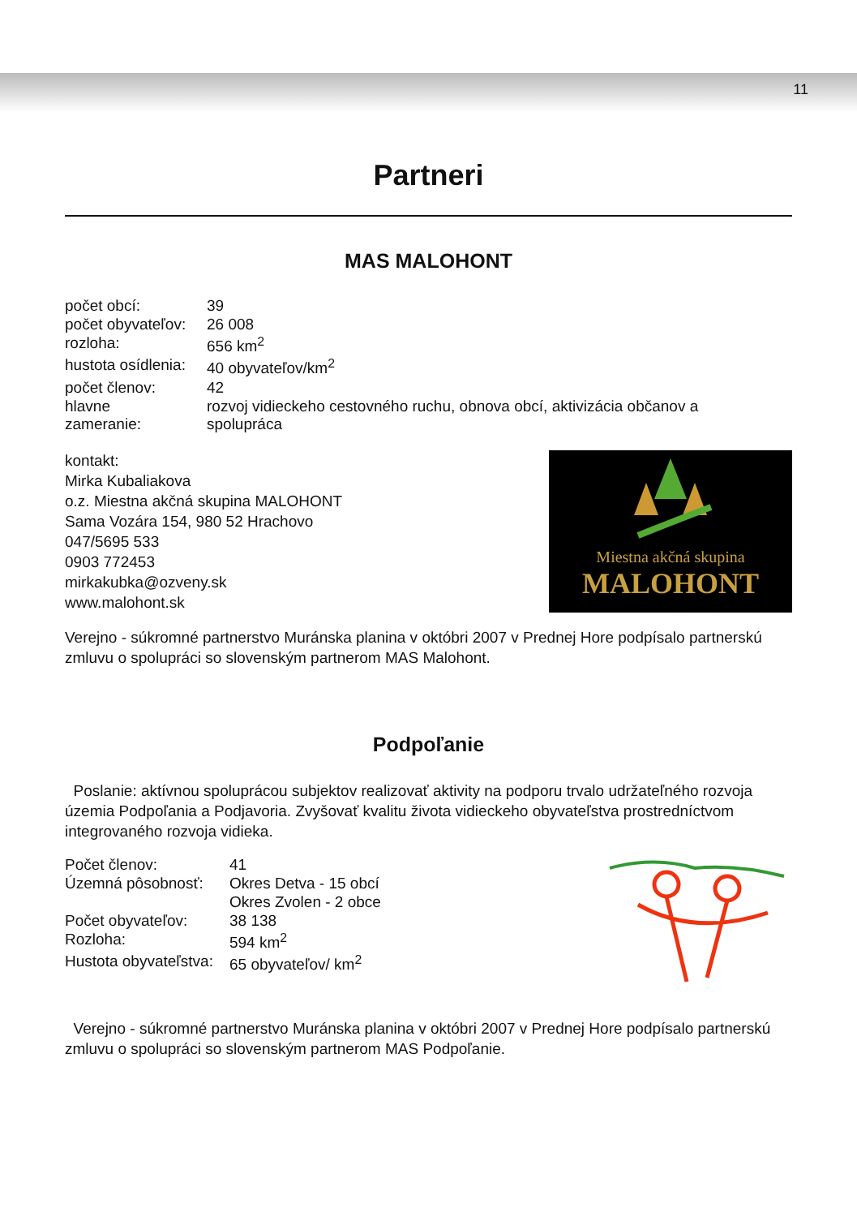11
Partneri
MAS MALOHONT
| počet obcí: | 39 |
| počet obyvateľov: | 26 008 |
| rozloha: | 656 km<sup>2</sup> |
| hustota osídlenia: | 40 obyvateľov/km<sup>2</sup> |
| počet členov: | 42 |
| hlavne zameranie: | rozvoj vidieckeho cestovného ruchu, obnova obcí, aktivizácia občanov a spolupráca |
kontakt:
Mirka Kubaliakova
o.z. Miestna akčná skupina MALOHONT
Sama Vozára 154, 980 52 Hrachovo
047/5695 533
0903 772453
mirkakubka@ozveny.sk
www.malohont.sk
Miestna akčná skupina
MALOHONT
Verejno - súkromné partnerstvo Muránska planina v októbri 2007 v Prednej Hore podpísalo partnerskú zmluvu o spolupráci so slovenským partnerom MAS Malohont.
Podpoľanie
Poslanie: aktívnou spoluprácou subjektov realizovať aktivity na podporu trvalo udržateľného rozvoja územia Podpoľania a Podjavoria. Zvyšovať kvalitu života vidieckeho obyvateľstva prostredníctvom integrovaného rozvoja vidieka.
| Počet členov: | 41 |
| Územná pôsobnosť: | Okres Detva - 15 obcí |
| | Okres Zvolen - 2 obce |
| Počet obyvateľov: | 38 138 |
| Rozloha: | 594 km<sup>2</sup> |
| Hustota obyvateľstva: | 65 obyvateľov/ km<sup>2</sup> |
Verejno - súkromné partnerstvo Muránska planina v októbri 2007 v Prednej Hore podpísalo partnerskú zmluvu o spolupráci so slovenským partnerom MAS Podpoľanie.